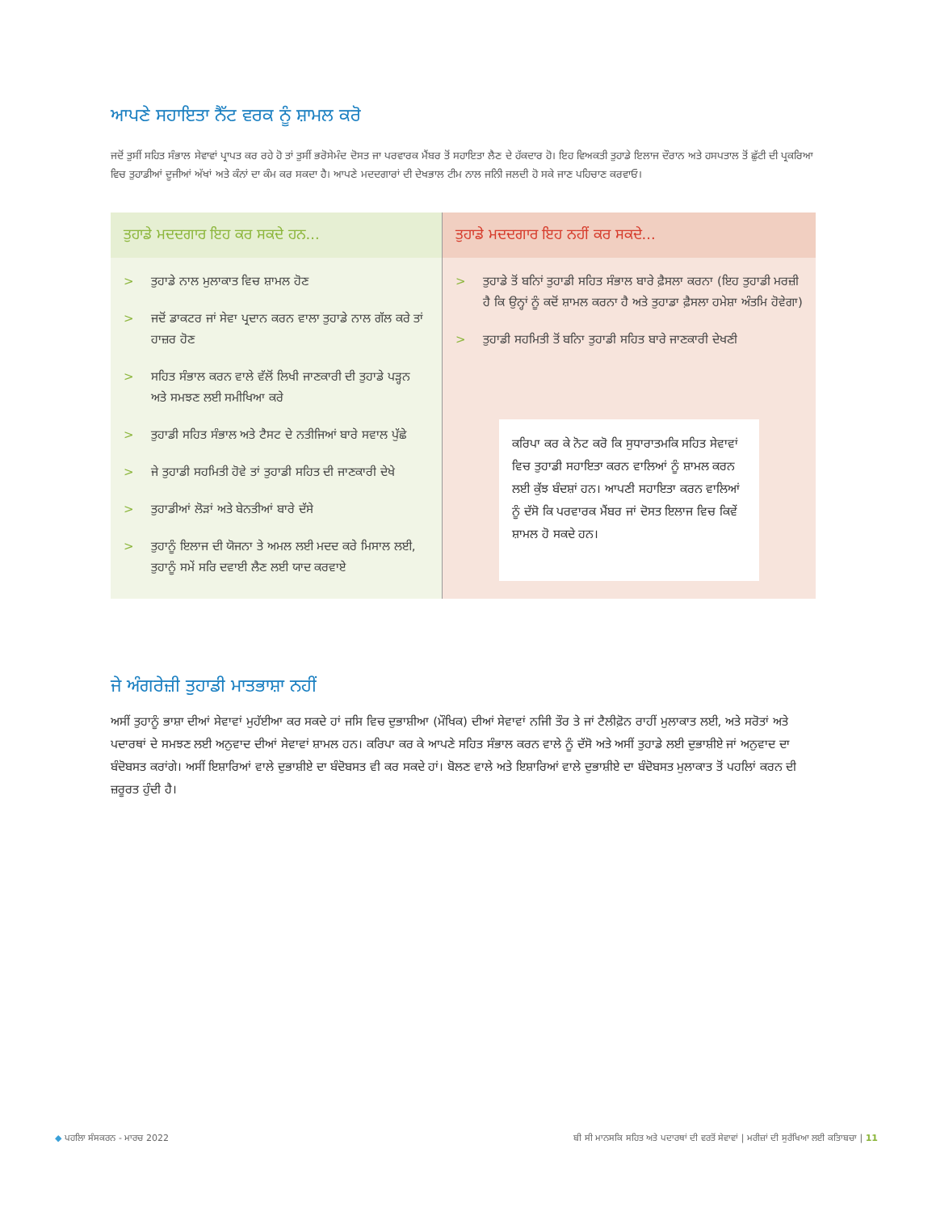ਆਪਣੇ ਸਹਾਇਤਾ ਨੈੱਟ ਵਰਕ ਨੂੰ ਸ਼ਾਮਲ ਕਰੋ
ਜਦੋਂ ਤੁਸੀਂ ਸਹਿਤ ਸੰਭਾਲ ਸੇਵਾਵਾਂ ਪ੍ਰਾਪਤ ਕਰ ਰਹੇ ਹੋ ਤਾਂ ਤੁਸੀਂ ਭਰੋਸੇਮੰਦ ਦੋਸਤ ਜਾ ਪਰਵਾਰਕ ਮੈਂਬਰ ਤੋਂ ਸਹਾਇਤਾ ਲੈਣ ਦੇ ਹੱਕਦਾਰ ਹੋ। ਇਹ ਵਿਅਕਤੀ ਤੁਹਾਡੇ ਇਲਾਜ ਦੌਰਾਨ ਅਤੇ ਹਸਪਤਾਲ ਤੋਂ ਛੁੱਟੀ ਦੀ ਪ੍ਰਕਰਿਆ ਵਿਚ ਤੁਹਾਡੀਆਂ ਦੂਜੀਆਂ ਅੱਖਾਂ ਅਤੇ ਕੰਨਾਂ ਦਾ ਕੰਮ ਕਰ ਸਕਦਾ ਹੈ। ਆਪਣੇ ਮਦਦਗਾਰਾਂ ਦੀ ਦੇਖਭਾਲ ਟੀਮ ਨਾਲ ਜਨਿੀ ਜਲਦੀ ਹੋ ਸਕੇ ਜਾਣ ਪਹਿਚਾਣ ਕਰਵਾਓ।
ਤੁਹਾਡੇ ਮਦਦਗਾਰ ਇਹ ਕਰ ਸਕਦੇ ਹਨ...
> ਤੁਹਾਡੇ ਨਾਲ ਮੁਲਾਕਾਤ ਵਿਚ ਸ਼ਾਮਲ ਹੋਣ
> ਜਦੋਂ ਡਾਕਟਰ ਜਾਂ ਸੇਵਾ ਪ੍ਰਦਾਨ ਕਰਨ ਵਾਲਾ ਤੁਹਾਡੇ ਨਾਲ ਗੱਲ ਕਰੇ ਤਾਂ ਹਾਜ਼ਰ ਹੋਣ
> ਸਹਿਤ ਸੰਭਾਲ ਕਰਨ ਵਾਲੇ ਵੱਲੋਂ ਲਿਖੀ ਜਾਣਕਾਰੀ ਦੀ ਤੁਹਾਡੇ ਪੜ੍ਹਨ ਅਤੇ ਸਮਝਣ ਲਈ ਸਮੀਖਿਆ ਕਰੇ
> ਤੁਹਾਡੀ ਸਹਿਤ ਸੰਭਾਲ ਅਤੇ ਟੈਸਟ ਦੇ ਨਤੀਜਿਆਂ ਬਾਰੇ ਸਵਾਲ ਪੁੱਛੇ
> ਜੇ ਤੁਹਾਡੀ ਸਹਮਿਤੀ ਹੋਵੇ ਤਾਂ ਤੁਹਾਡੀ ਸਹਿਤ ਦੀ ਜਾਣਕਾਰੀ ਦੇਖੇ
> ਤੁਹਾਡੀਆਂ ਲੋੜਾਂ ਅਤੇ ਬੇਨਤੀਆਂ ਬਾਰੇ ਦੱਸੇ
> ਤੁਹਾਨੂੰ ਇਲਾਜ ਦੀ ਯੋਜਨਾ ਤੇ ਅਮਲ ਲਈ ਮਦਦ ਕਰੇ ਮਿਸਾਲ ਲਈ, ਤੁਹਾਨੂੰ ਸਮੇਂ ਸਰਿ ਦਵਾਈ ਲੈਣ ਲਈ ਯਾਦ ਕਰਵਾਏ
ਤੁਹਾਡੇ ਮਦਦਗਾਰ ਇਹ ਨਹੀਂ ਕਰ ਸਕਦੇ...
> ਤੁਹਾਡੇ ਤੋਂ ਬਨਿਾਂ ਤੁਹਾਡੀ ਸਹਿਤ ਸੰਭਾਲ ਬਾਰੇ ਫ਼ੈਸਲਾ ਕਰਨਾ (ਇਹ ਤੁਹਾਡੀ ਮਰਜ਼ੀ ਹੈ ਕਿ ਉਨ੍ਹਾਂ ਨੂੰ ਕਦੋਂ ਸ਼ਾਮਲ ਕਰਨਾ ਹੈ ਅਤੇ ਤੁਹਾਡਾ ਫ਼ੈਸਲਾ ਹਮੇਸ਼ਾ ਅੰਤਮਿ ਹੋਵੇਗਾ)
> ਤੁਹਾਡੀ ਸਹਮਿਤੀ ਤੋਂ ਬਨਿਾ ਤੁਹਾਡੀ ਸਹਿਤ ਬਾਰੇ ਜਾਣਕਾਰੀ ਦੇਖਣੀ
ਕਰਿਪਾ ਕਰ ਕੇ ਨੋਟ ਕਰੋ ਕਿ ਸੁਧਾਰਾਤਮਕਿ ਸਹਿਤ ਸੇਵਾਵਾਂ ਵਿਚ ਤੁਹਾਡੀ ਸਹਾਇਤਾ ਕਰਨ ਵਾਲਿਆਂ ਨੂੰ ਸ਼ਾਮਲ ਕਰਨ ਲਈ ਕੁੱਝ ਬੰਦਸ਼ਾਂ ਹਨ। ਆਪਣੀ ਸਹਾਇਤਾ ਕਰਨ ਵਾਲਿਆਂ ਨੂੰ ਦੱਸੋ ਕਿ ਪਰਵਾਰਕ ਮੈਂਬਰ ਜਾਂ ਦੋਸਤ ਇਲਾਜ ਵਿਚ ਕਿਵੇਂ ਸ਼ਾਮਲ ਹੋ ਸਕਦੇ ਹਨ।
ਜੇ ਅੰਗਰੇਜ਼ੀ ਤੁਹਾਡੀ ਮਾਤਭਾਸ਼ਾ ਨਹੀਂ
ਅਸੀਂ ਤੁਹਾਨੂੰ ਭਾਸ਼ਾ ਦੀਆਂ ਸੇਵਾਵਾਂ ਮੁਹੱਈਆ ਕਰ ਸਕਦੇ ਹਾਂ ਜਸਿ ਵਿਚ ਦੁਭਾਸ਼ੀਆ (ਮੌਖਿਕ) ਦੀਆਂ ਸੇਵਾਵਾਂ ਨਜਿੀ ਤੌਰ ਤੇ ਜਾਂ ਟੈਲੀਫ਼ੋਨ ਰਾਹੀਂ ਮੁਲਾਕਾਤ ਲਈ, ਅਤੇ ਸਰੋਤਾਂ ਅਤੇ ਪਦਾਰਥਾਂ ਦੇ ਸਮਝਣ ਲਈ ਅਨੁਵਾਦ ਦੀਆਂ ਸੇਵਾਵਾਂ ਸ਼ਾਮਲ ਹਨ। ਕਰਿਪਾ ਕਰ ਕੇ ਆਪਣੇ ਸਹਿਤ ਸੰਭਾਲ ਕਰਨ ਵਾਲੇ ਨੂੰ ਦੱਸੋ ਅਤੇ ਅਸੀਂ ਤੁਹਾਡੇ ਲਈ ਦੁਭਾਸ਼ੀਏ ਜਾਂ ਅਨੁਵਾਦ ਦਾ ਬੰਦੋਬਸਤ ਕਰਾਂਗੇ। ਅਸੀਂ ਇਸ਼ਾਰਿਆਂ ਵਾਲੇ ਦੁਭਾਸ਼ੀਏ ਦਾ ਬੰਦੋਬਸਤ ਵੀ ਕਰ ਸਕਦੇ ਹਾਂ। ਬੋਲਣ ਵਾਲੇ ਅਤੇ ਇਸ਼ਾਰਿਆਂ ਵਾਲੇ ਦੁਭਾਸ਼ੀਏ ਦਾ ਬੰਦੋਬਸਤ ਮੁਲਾਕਾਤ ਤੋਂ ਪਹਲਿਾਂ ਕਰਨ ਦੀ ਜ਼ਰੂਰਤ ਹੁੰਦੀ ਹੈ।
◆ ਪਹਲਿਾ ਸੰਸਕਰਨ - ਮਾਰਚ 2022 ਬੀ ਸੀ ਮਾਨਸਕਿ ਸਹਿਤ ਅਤੇ ਪਦਾਰਥਾਂ ਦੀ ਵਰਤੋਂ ਸੇਵਾਵਾਂ | ਮਰੀਜ਼ਾਂ ਦੀ ਸੁਰੱਖਿਆ ਲਈ ਕਤਿਾਬਚਾ | 11